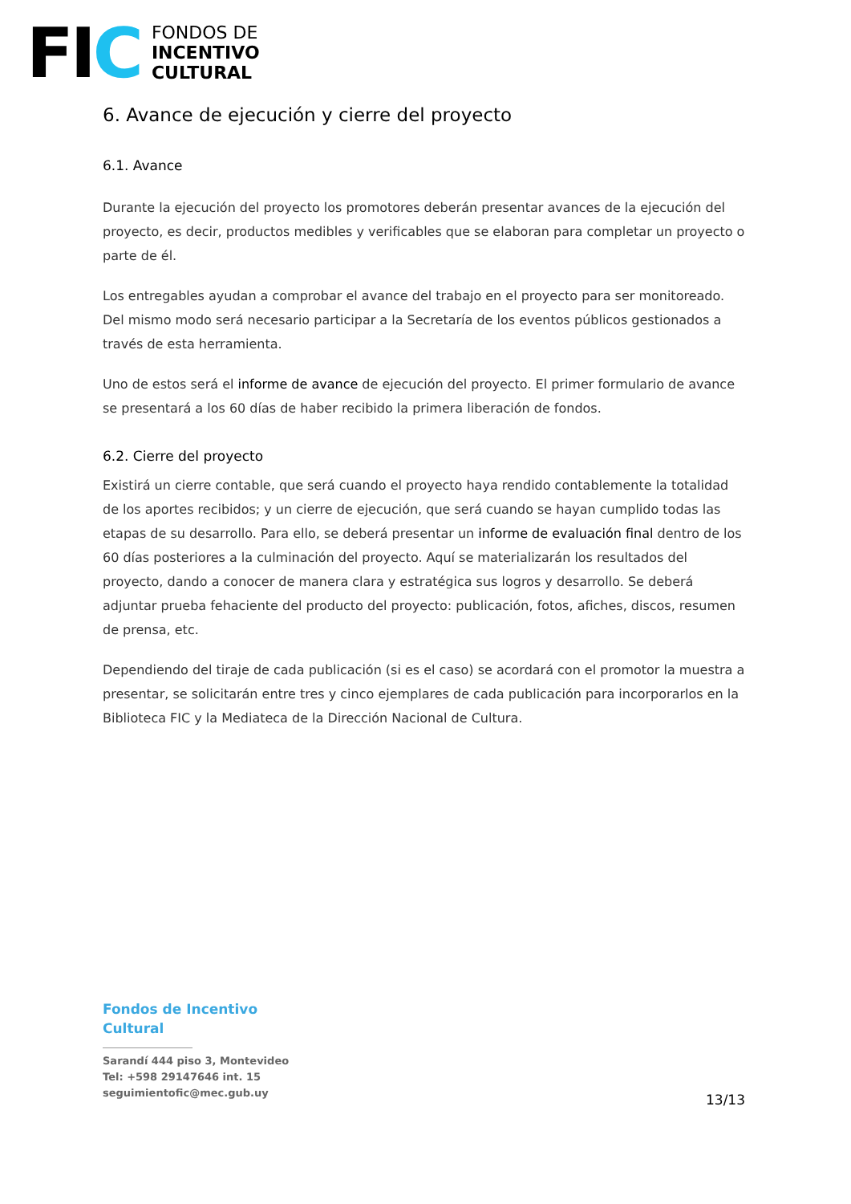FIC
FONDOS DE
INCENTIVO
CULTURAL
6. Avance de ejecución y cierre del proyecto
6.1. Avance
Durante la ejecución del proyecto los promotores deberán presentar avances de la ejecución del proyecto, es decir, productos medibles y verificables que se elaboran para completar un proyecto o parte de él.
Los entregables ayudan a comprobar el avance del trabajo en el proyecto para ser monitoreado. Del mismo modo será necesario participar a la Secretaría de los eventos públicos gestionados a través de esta herramienta.
Uno de estos será el informe de avance de ejecución del proyecto. El primer formulario de avance se presentará a los 60 días de haber recibido la primera liberación de fondos.
6.2. Cierre del proyecto
Existirá un cierre contable, que será cuando el proyecto haya rendido contablemente la totalidad de los aportes recibidos; y un cierre de ejecución, que será cuando se hayan cumplido todas las etapas de su desarrollo. Para ello, se deberá presentar un informe de evaluación final dentro de los 60 días posteriores a la culminación del proyecto. Aquí se materializarán los resultados del proyecto, dando a conocer de manera clara y estratégica sus logros y desarrollo. Se deberá adjuntar prueba fehaciente del producto del proyecto: publicación, fotos, afiches, discos, resumen de prensa, etc.
Dependiendo del tiraje de cada publicación (si es el caso) se acordará con el promotor la muestra a presentar, se solicitarán entre tres y cinco ejemplares de cada publicación para incorporarlos en la Biblioteca FIC y la Mediateca de la Dirección Nacional de Cultura.
Fondos de Incentivo
Cultural
Sarandí 444 piso 3, Montevideo
Tel: +598 29147646 int. 15
seguimientofic@mec.gub.uy
13/13